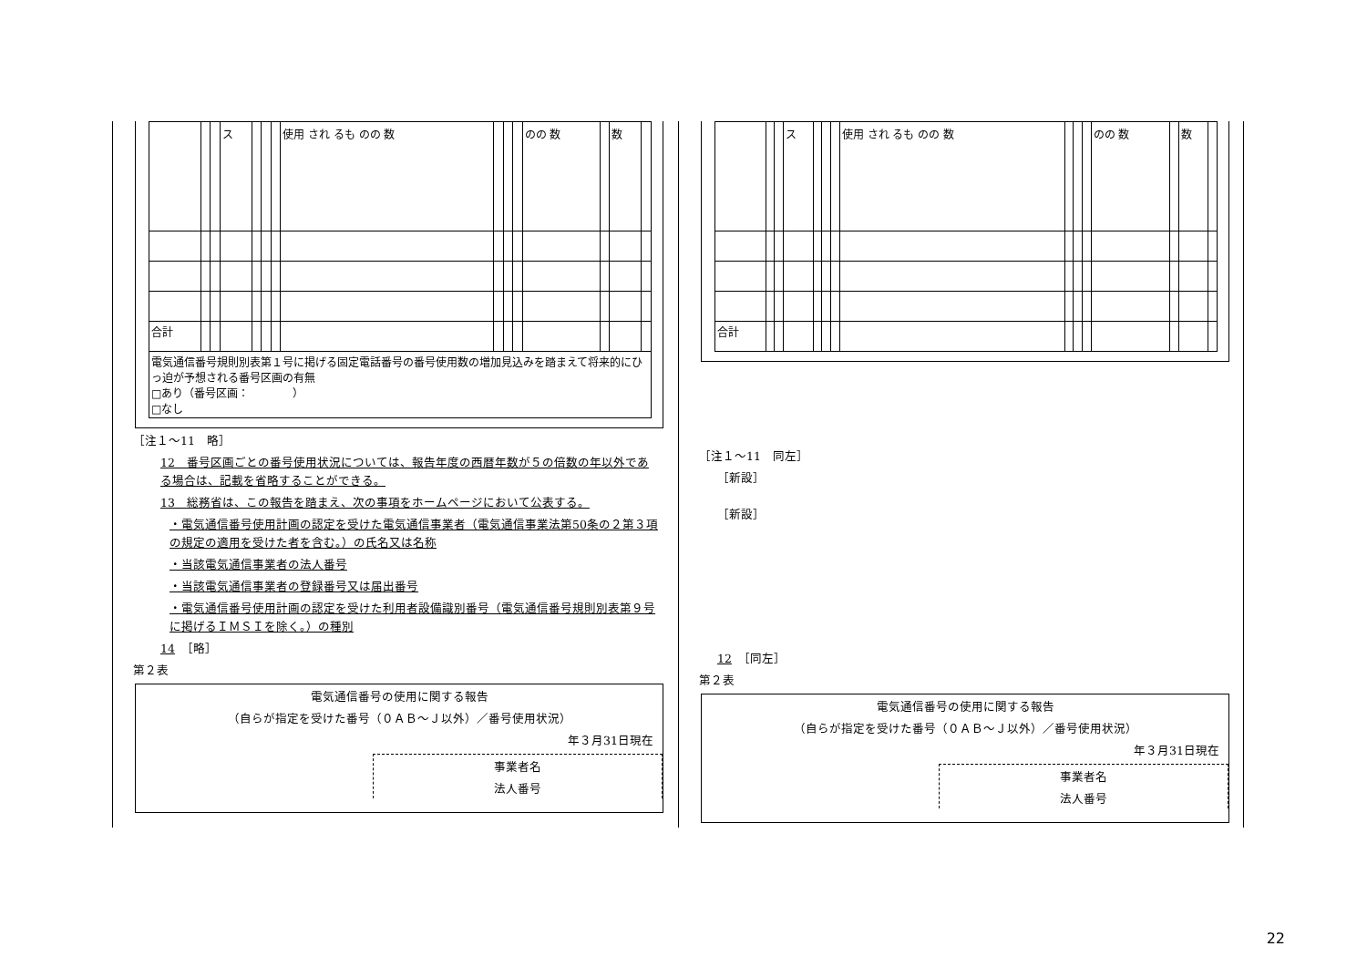| | | | ス | | | | 使用 され るも のの 数 | | | | のの 数 | | 数 | |
| 合計 | | | | | | | | | | | | | | |
| 電気通信番号規則別表第１号に掲げる固定電話番号の番号使用数の増加見込みを踏まえて将来的にひっ迫が予想される番号区画の有無 □あり（番号区画： ） □なし | | | | | | | | | | | | | | |
［注１～11　略］
12　番号区画ごとの番号使用状況については、報告年度の西暦年数が５の倍数の年以外である場合は、記載を省略することができる。
13　総務省は、この報告を踏まえ、次の事項をホームページにおいて公表する。
・電気通信番号使用計画の認定を受けた電気通信事業者（電気通信事業法第50条の２第３項の規定の適用を受けた者を含む。）の氏名又は名称
・当該電気通信事業者の法人番号
・当該電気通信事業者の登録番号又は届出番号
・電気通信番号使用計画の認定を受けた利用者設備識別番号（電気通信番号規則別表第９号に掲げるＩＭＳＩを除く。）の種別
14　［略］
第２表
電気通信番号の使用に関する報告
（自らが指定を受けた番号（０ＡＢ～Ｊ以外）／番号使用状況）
年３月31日現在
事業者名
法人番号
| | | | ス | | | | 使用 され るも のの 数 | | | | のの 数 | | 数 | |
| 合計 | | | | | | | | | | | | | | |
［注１～11　同左］
［新設］
［新設］
12　［同左］
第２表
電気通信番号の使用に関する報告
（自らが指定を受けた番号（０ＡＢ～Ｊ以外）／番号使用状況）
年３月31日現在
事業者名
法人番号
22